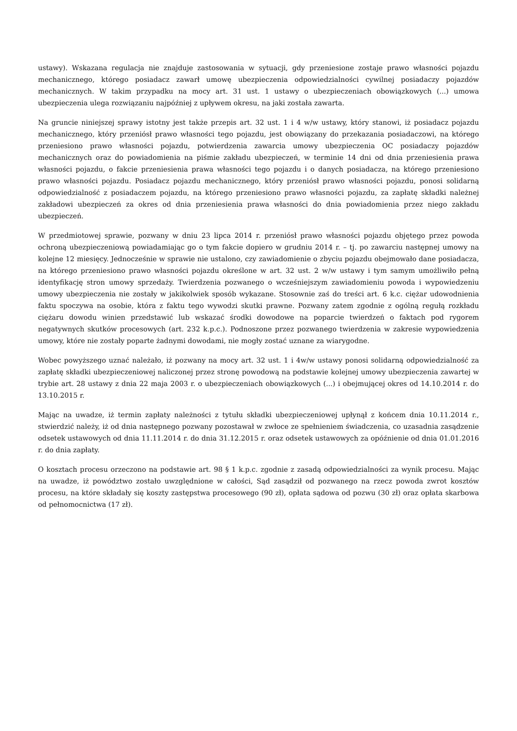ustawy). Wskazana regulacja nie znajduje zastosowania w sytuacji, gdy przeniesione zostaje prawo własności pojazdu mechanicznego, którego posiadacz zawarł umowę ubezpieczenia odpowiedzialności cywilnej posiadaczy pojazdów mechanicznych. W takim przypadku na mocy art. 31 ust. 1 ustawy o ubezpieczeniach obowiązkowych (...) umowa ubezpieczenia ulega rozwiązaniu najpóźniej z upływem okresu, na jaki została zawarta.
Na gruncie niniejszej sprawy istotny jest także przepis art. 32 ust. 1 i 4 w/w ustawy, który stanowi, iż posiadacz pojazdu mechanicznego, który przeniósł prawo własności tego pojazdu, jest obowiązany do przekazania posiadaczowi, na którego przeniesiono prawo własności pojazdu, potwierdzenia zawarcia umowy ubezpieczenia OC posiadaczy pojazdów mechanicznych oraz do powiadomienia na piśmie zakładu ubezpieczeń, w terminie 14 dni od dnia przeniesienia prawa własności pojazdu, o fakcie przeniesienia prawa własności tego pojazdu i o danych posiadacza, na którego przeniesiono prawo własności pojazdu. Posiadacz pojazdu mechanicznego, który przeniósł prawo własności pojazdu, ponosi solidarną odpowiedzialność z posiadaczem pojazdu, na którego przeniesiono prawo własności pojazdu, za zapłatę składki należnej zakładowi ubezpieczeń za okres od dnia przeniesienia prawa własności do dnia powiadomienia przez niego zakładu ubezpieczeń.
W przedmiotowej sprawie, pozwany w dniu 23 lipca 2014 r. przeniósł prawo własności pojazdu objętego przez powoda ochroną ubezpieczeniową powiadamiając go o tym fakcie dopiero w grudniu 2014 r. – tj. po zawarciu następnej umowy na kolejne 12 miesięcy. Jednocześnie w sprawie nie ustalono, czy zawiadomienie o zbyciu pojazdu obejmowało dane posiadacza, na którego przeniesiono prawo własności pojazdu określone w art. 32 ust. 2 w/w ustawy i tym samym umożliwiło pełną identyfikację stron umowy sprzedaży. Twierdzenia pozwanego o wcześniejszym zawiadomieniu powoda i wypowiedzeniu umowy ubezpieczenia nie zostały w jakikolwiek sposób wykazane. Stosownie zaś do treści art. 6 k.c. ciężar udowodnienia faktu spoczywa na osobie, która z faktu tego wywodzi skutki prawne. Pozwany zatem zgodnie z ogólną regułą rozkładu ciężaru dowodu winien przedstawić lub wskazać środki dowodowe na poparcie twierdzeń o faktach pod rygorem negatywnych skutków procesowych (art. 232 k.p.c.). Podnoszone przez pozwanego twierdzenia w zakresie wypowiedzenia umowy, które nie zostały poparte żadnymi dowodami, nie mogły zostać uznane za wiarygodne.
Wobec powyższego uznać należało, iż pozwany na mocy art. 32 ust. 1 i 4w/w ustawy ponosi solidarną odpowiedzialność za zapłatę składki ubezpieczeniowej naliczonej przez stronę powodową na podstawie kolejnej umowy ubezpieczenia zawartej w trybie art. 28 ustawy z dnia 22 maja 2003 r. o ubezpieczeniach obowiązkowych (...) i obejmującej okres od 14.10.2014 r. do 13.10.2015 r.
Mając na uwadze, iż termin zapłaty należności z tytułu składki ubezpieczeniowej upłynął z końcem dnia 10.11.2014 r., stwierdzić należy, iż od dnia następnego pozwany pozostawał w zwłoce ze spełnieniem świadczenia, co uzasadnia zasądzenie odsetek ustawowych od dnia 11.11.2014 r. do dnia 31.12.2015 r. oraz odsetek ustawowych za opóźnienie od dnia 01.01.2016 r. do dnia zapłaty.
O kosztach procesu orzeczono na podstawie art. 98 § 1 k.p.c. zgodnie z zasadą odpowiedzialności za wynik procesu. Mając na uwadze, iż powództwo zostało uwzględnione w całości, Sąd zasądził od pozwanego na rzecz powoda zwrot kosztów procesu, na które składały się koszty zastępstwa procesowego (90 zł), opłata sądowa od pozwu (30 zł) oraz opłata skarbowa od pełnomocnictwa (17 zł).